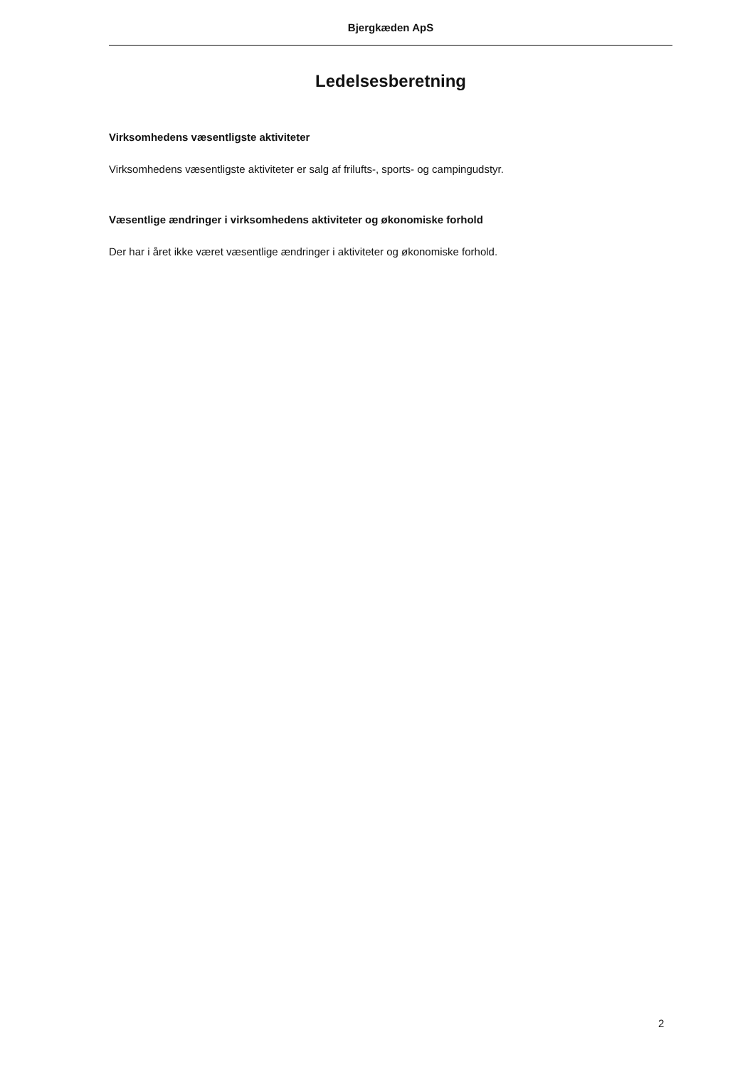Bjergkæden ApS
Ledelsesberetning
Virksomhedens væsentligste aktiviteter
Virksomhedens væsentligste aktiviteter er salg af frilufts-, sports- og campingudstyr.
Væsentlige ændringer i virksomhedens aktiviteter og økonomiske forhold
Der har i året ikke været væsentlige ændringer i aktiviteter og økonomiske forhold.
2